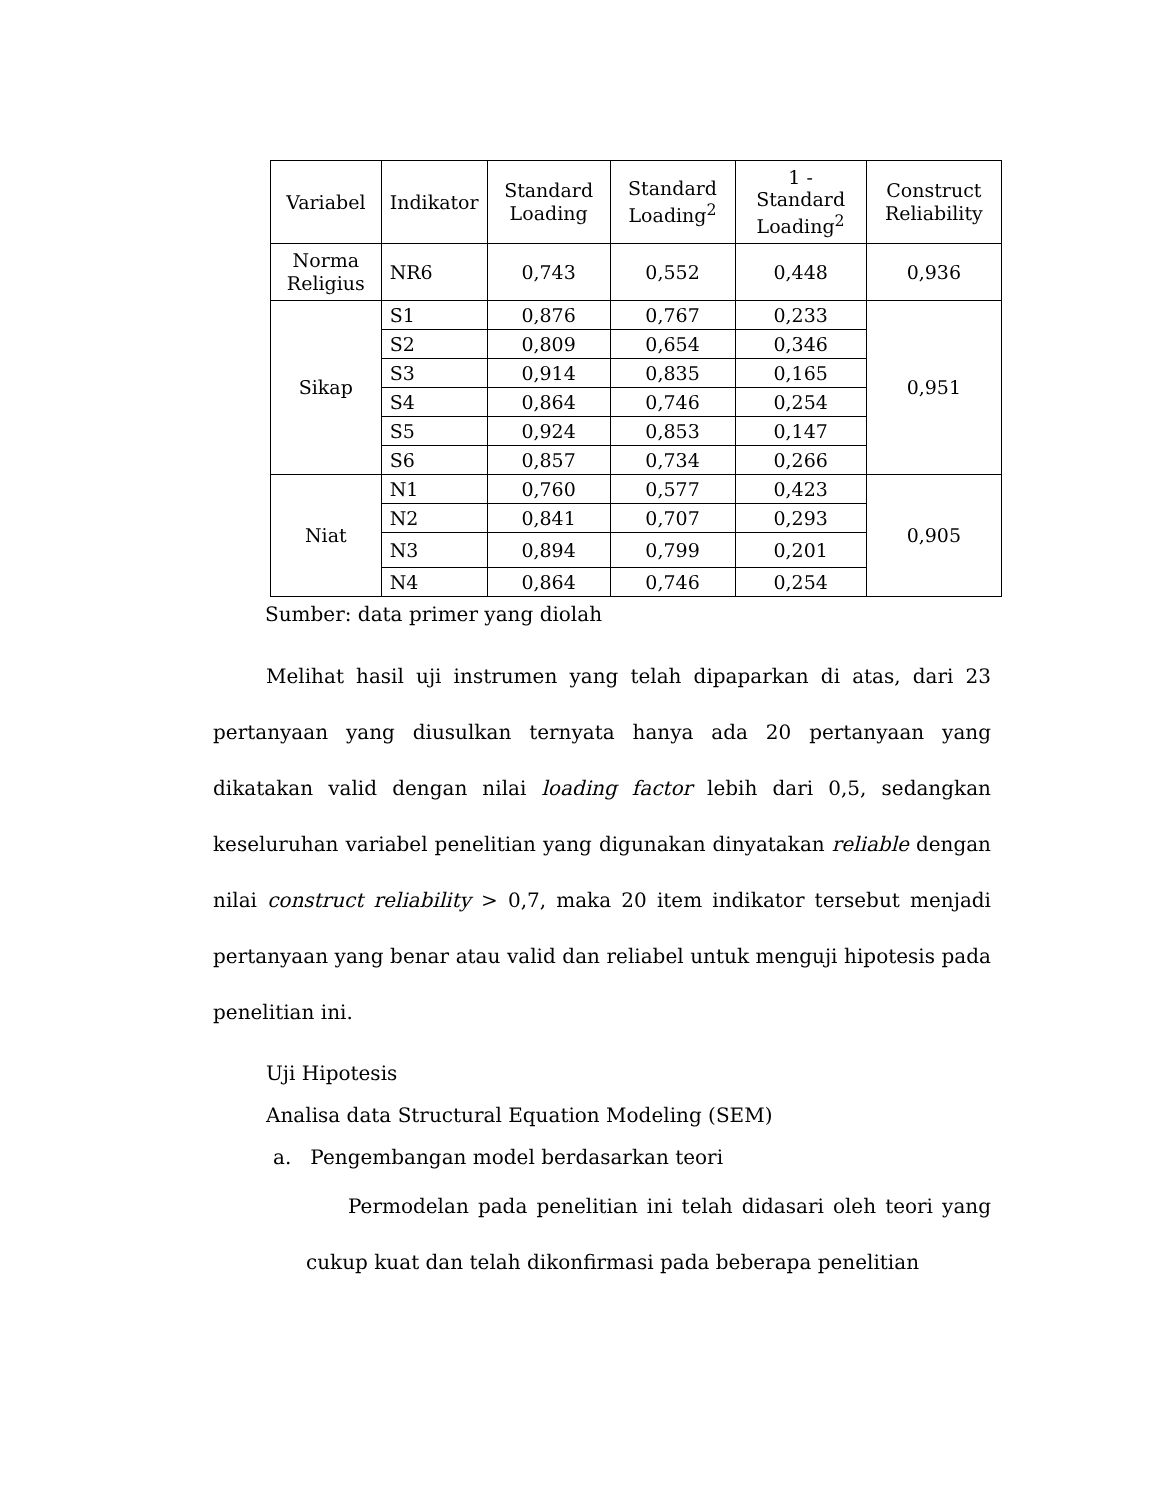| Variabel | Indikator | Standard Loading | Standard Loading<sup>2</sup> | 1 - Standard Loading<sup>2</sup> | Construct Reliability |
| --- | --- | --- | --- | --- | --- |
| Norma Religius | NR6 | 0,743 | 0,552 | 0,448 | 0,936 |
| Sikap | S1 | 0,876 | 0,767 | 0,233 | 0,951 |
| | S2 | 0,809 | 0,654 | 0,346 | |
| | S3 | 0,914 | 0,835 | 0,165 | |
| | S4 | 0,864 | 0,746 | 0,254 | |
| | S5 | 0,924 | 0,853 | 0,147 | |
| | S6 | 0,857 | 0,734 | 0,266 | |
| Niat | N1 | 0,760 | 0,577 | 0,423 | 0,905 |
| | N2 | 0,841 | 0,707 | 0,293 | |
| | N3 | 0,894 | 0,799 | 0,201 | |
| | N4 | 0,864 | 0,746 | 0,254 | |
Sumber: data primer yang diolah
Melihat hasil uji instrumen yang telah dipaparkan di atas, dari 23 pertanyaan yang diusulkan ternyata hanya ada 20 pertanyaan yang dikatakan valid dengan nilai loading factor lebih dari 0,5, sedangkan keseluruhan variabel penelitian yang digunakan dinyatakan reliable dengan nilai construct reliability > 0,7, maka 20 item indikator tersebut menjadi pertanyaan yang benar atau valid dan reliabel untuk menguji hipotesis pada penelitian ini.
Uji Hipotesis
Analisa data Structural Equation Modeling (SEM)
a. Pengembangan model berdasarkan teori
Permodelan pada penelitian ini telah didasari oleh teori yang cukup kuat dan telah dikonfirmasi pada beberapa penelitian